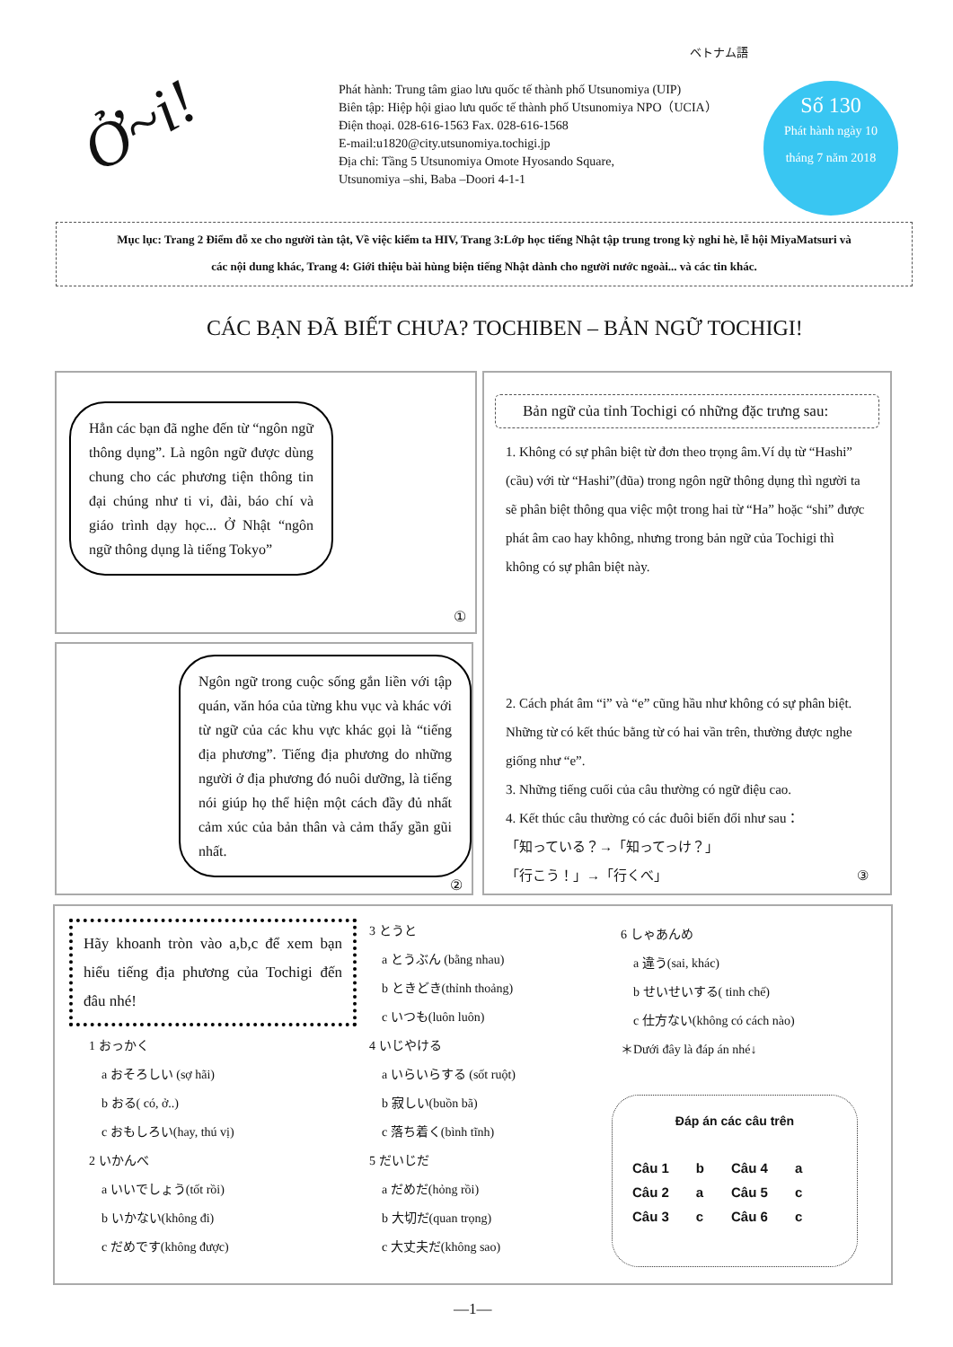ベトナム語
Ở~i!
Phát hành: Trung tâm giao lưu quốc tế thành phố Utsunomiya (UIP)
Biên tập: Hiệp hội giao lưu quốc tế thành phố Utsunomiya NPO（UCIA）
Điện thoại. 028-616-1563 Fax. 028-616-1568
E-mail:u1820@city.utsunomiya.tochigi.jp
Địa chỉ: Tầng 5 Utsunomiya Omote Hyosando Square,
Utsunomiya –shi, Baba –Doori 4-1-1
Số 130
Phát hành ngày 10
tháng 7 năm 2018
Mục lục: Trang 2 Điểm đỗ xe cho người tàn tật, Về việc kiểm ta HIV, Trang 3:Lớp học tiếng Nhật tập trung trong kỳ nghỉ hè, lễ hội MiyaMatsuri và
các nội dung khác, Trang 4: Giới thiệu bài hùng biện tiếng Nhật dành cho người nước ngoài... và các tin khác.
CÁC BẠN ĐÃ BIẾT CHƯA? TOCHIBEN – BẢN NGỮ TOCHIGI!
Hẳn các bạn đã nghe đến từ “ngôn ngữ thông dụng”. Là ngôn ngữ được dùng chung cho các phương tiện thông tin đại chúng như ti vi, đài, báo chí và giáo trình dạy học... Ở Nhật “ngôn ngữ thông dụng là tiếng Tokyo”
①
Ngôn ngữ trong cuộc sống gắn liền với tập quán, văn hóa của từng khu vục và khác với từ ngữ của các khu vực khác gọi là “tiếng địa phương”. Tiếng địa phương do những người ở địa phương đó nuôi dưỡng, là tiếng nói giúp họ thể hiện một cách đầy đủ nhất cảm xúc của bản thân và cảm thấy gần gũi nhất.
②
Bản ngữ của tỉnh Tochigi có những đặc trưng sau:
1. Không có sự phân biệt từ đơn theo trọng âm.Ví dụ từ “Hashi” (cầu) với từ “Hashi”(đũa) trong ngôn ngữ thông dụng thì người ta sẽ phân biệt thông qua việc một trong hai từ “Ha” hoặc “shi” được phát âm cao hay không, nhưng trong bản ngữ của Tochigi thì không có sự phân biệt này.
2. Cách phát âm “i” và “e” cũng hầu như không có sự phân biệt. Những từ có kết thúc bằng từ có hai vần trên, thường được nghe giống như “e”.
3. Những tiếng cuối của câu thường có ngữ điệu cao.
4. Kết thúc câu thường có các đuôi biến đổi như sau：
「知っている？→「知ってっけ？」
「行こう！」→「行くべ」 ③
Hãy khoanh tròn vào a,b,c để xem bạn hiểu tiếng địa phương của Tochigi đến đâu nhé!
1 おっかく
a おそろしい (sợ hãi)
b おる( có, ở..)
c おもしろい(hay, thú vị)
2 いかんべ
a いいでしょう(tốt rồi)
b いかない(không đi)
c だめです(không được)
3 とうと
a とうぶん (bằng nhau)
b ときどき(thỉnh thoảng)
c いつも(luôn luôn)
4 いじやける
a いらいらする (sốt ruột)
b 寂しい(buồn bã)
c 落ち着く(bình tĩnh)
5 だいじだ
a だめだ(hỏng rồi)
b 大切だ(quan trọng)
c 大丈夫だ(không sao)
6 しゃあんめ
a 違う(sai, khác)
b せいせいする( tinh chế)
c 仕方ない(không có cách nào)
＊Dưới đây là đáp án nhé↓
Đáp án các câu trên
| Câu 1 | b | Câu 4 | a |
| Câu 2 | a | Câu 5 | c |
| Câu 3 | c | Câu 6 | c |
―1―